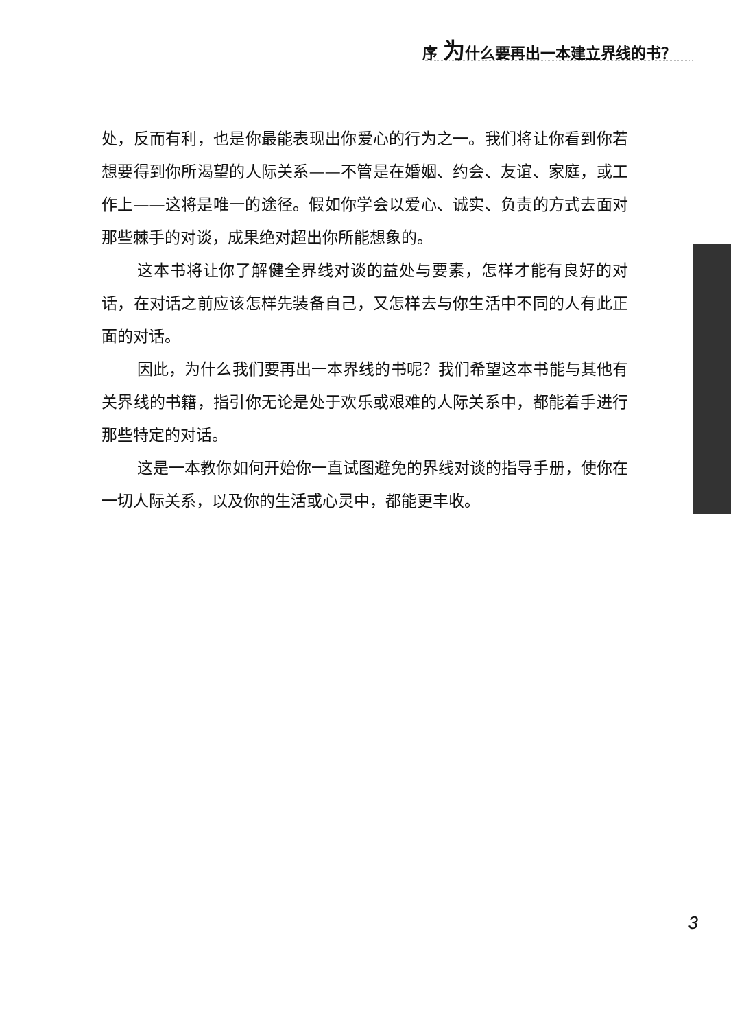序 为什么要再出一本建立界线的书？
处，反而有利，也是你最能表现出你爱心的行为之一。我们将让你看到你若想要得到你所渴望的人际关系——不管是在婚姻、约会、友谊、家庭，或工作上——这将是唯一的途径。假如你学会以爱心、诚实、负责的方式去面对那些棘手的对谈，成果绝对超出你所能想象的。
这本书将让你了解健全界线对谈的益处与要素，怎样才能有良好的对话，在对话之前应该怎样先装备自己，又怎样去与你生活中不同的人有此正面的对话。
因此，为什么我们要再出一本界线的书呢？我们希望这本书能与其他有关界线的书籍，指引你无论是处于欢乐或艰难的人际关系中，都能着手进行那些特定的对话。
这是一本教你如何开始你一直试图避免的界线对谈的指导手册，使你在一切人际关系，以及你的生活或心灵中，都能更丰收。
3